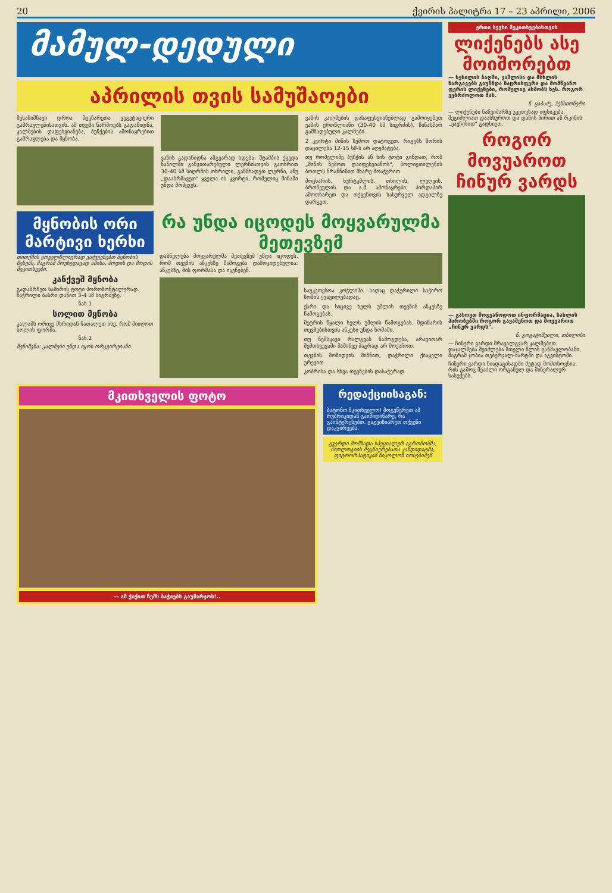20 ქვირის პალიტრა 17 – 23 აპრილი, 2006
მამულ-დედული
აპრილის თვის სამუშაოები
შესანიშნავი დროა მცენარეთა ვეგეტაციური გამრავლებისათვის. ამ თვეში ნარმოებს გადანიდნა, კალმების დაფესვიანება, ბუჩქების ამონაყრებით გამრავლება და მყნობა.
ვაზის გადანიდნა ამგვარად ხდება: შტამბის ქვედა ნანილში განვითარებული ლერნისთვის გათხრით 30-40 სმ სიღრმის თხრილი, განმხადეთ ლერნი, ანუ „დააბრმავეთ" ყველა ის კვირტი, რომელიც მინაში უნდა მოჰყვეს.
ვაზის კალმების დასაფესვიანებლად გამოიყენეთ ვაზის ერთწლიანი (30-40 სმ სიგრძის), წინასწარ გამზადებული კალმები.
2 კვირტი მინის ზემოთ დატოვეთ. რიგებს შორის დაცილება 12-15 სმ-ს არ აღემატება.
თუ რომელიმე ბუჩქის ან ხის ტოტი გინდათ, რომ „მინის ზემოთ დაიფესვიანოს", პოლიეთილენის ბოთლს ნრანნინით მხარე მოაჭერით.
მოცხარის, ხურტკმლის, თხილის, ლეღვის, ბროწეულის და ა.შ. ამონაყრები, პირდაპირ ამოთხარეთ და თქვენთვის სასურველ ადგილზე დარგეთ.
მყნობის ორი მარტივი ხერხი
თითქმის ყოველწლიურად ვაქვეყნებთ მყნობის წესებს, მაგრამ მოუხედავად ამისა, მოდის და მოდის შეკითხვები.
კანქვეშ მყნობა
გადაბრჩეთ სამირის ტოტი პოროზონტალურად. ჩაჭრილი ბასრი დანით 3-4 სმ სიგრძეზე.
ნახ.1
სოლით მყნობა
კალამს ორივე მხრიდან ჩათალეთ ისე, რომ მიიღოთ სოლის ფორმა.
ნახ.2
შენიშვნა: კალმები უნდა იყოს ორკვირტიანი.
რა უნდა იცოდეს მოყვარულმა მეთევზემ
დაბნელება მოყვარულმა მეთევზემ უნდა იცოდეს, რომ თევზის ანკესზე წამოგება დამოკიდებულია: ანკესზე, მის ფორმასა და იყენებენ.
საუკეთესოა კოჭლიპი. სადაც დაჭერილი საჭირო ზომის ყვავილებადაც.
ქარი და სიცივე ხელს უშლის თევზის ანკესზე წამოგებას.
მეტრის წყალი ხელს უშლის წამოგებას. მდინარის თევზებისთვის ანკესი უნდა ზომაში.
თუ ნემსკავი რალგვას ნამოგდება, არავითარ შემთხვევაში მაშინვე მაგრად არ მოქაჩოთ.
თევზის მოზიდვის მიზნით, დაჭრილი ქიაყელი ურევით.
კობრისა და სხვა თევზების დასაჭერად.
მკითხველის ფოტო
— ამ ჭიქით ჩემს ბაჭიებს გაუმარჯოს!..
რედაქციისაგან:
ბატონო მკითხველო! მოგვწერეთ ამ რუბრიკიდან გაიმიდინარე, რა გაინტერესებთ. გაგვიზიარეთ თქვენი დაკვირვება.
გვერდი მომზადა სპეციალურ აგრონომმა, ბიოლოგიის მეცნიერებათა კანდიდატმა, ფიტოორპატიკამ ნიკოლოზ იოსებიძემ
ერთი სევხი შეკითხვებისთვის
ლიქენებს ასე მოიშორებთ
— ხეხილის ბაღში, ვაშლისა და მსხლის ნარგავებს გაუჩნდა ნაცრისფერი და მომწვანო ფერის ლიქენები, რომელიც ახმობს ხეს. როგორ ვებრძოლოთ მას.
ნ. ცაბაძე, პენსიონერი
— ლიქენები ნაწვიმარზე უკეთესად იფხიკება. შეგიძლიათ დაასხუროთ და დანის პირით ან რკინის „ჟავჩისით" გადხიეთ.
როგორ მოვუაროთ ჩინურ ვარდს
— გახოვთ მოგვანოდოთ ინფორმაცია, სახლის პირობებში როგორ გავაშენოთ და მოვუაროთ „ჩინურ ვარდს".
ნ. გოგატიშვილი, თბილისი
— ჩინური ვარდი მრავალგვარ კალმებით. დაჯალმება შეიძლება მთელი წლის განმავლობაში, მაგრამ ჯობია თებერვალ-მარტში და აგვისტოში.
ჩინური ვარდი ნიადაგისადმი მეტად მომთხოვნია, რის გამოც შეაძლი ორგანულ და მინერალურ სასუქებს.